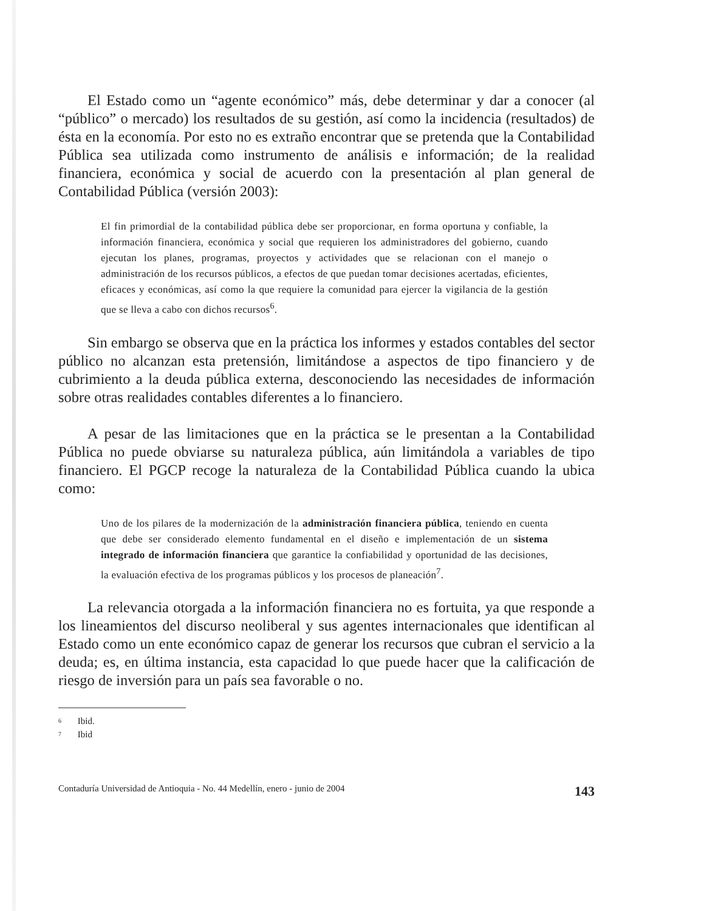El Estado como un “agente económico” más, debe determinar y dar a conocer (al “público” o mercado) los resultados de su gestión, así como la incidencia (resultados) de ésta en la economía. Por esto no es extraño encontrar que se pretenda que la Contabilidad Pública sea utilizada como instrumento de análisis e información; de la realidad financiera, económica y social de acuerdo con la presentación al plan general de Contabilidad Pública (versión 2003):
El fin primordial de la contabilidad pública debe ser proporcionar, en forma oportuna y confiable, la información financiera, económica y social que requieren los administradores del gobierno, cuando ejecutan los planes, programas, proyectos y actividades que se relacionan con el manejo o administración de los recursos públicos, a efectos de que puedan tomar decisiones acertadas, eficientes, eficaces y económicas, así como la que requiere la comunidad para ejercer la vigilancia de la gestión que se lleva a cabo con dichos recursos<sup>6</sup>.
Sin embargo se observa que en la práctica los informes y estados contables del sector público no alcanzan esta pretensión, limitándose a aspectos de tipo financiero y de cubrimiento a la deuda pública externa, desconociendo las necesidades de información sobre otras realidades contables diferentes a lo financiero.
A pesar de las limitaciones que en la práctica se le presentan a la Contabilidad Pública no puede obviarse su naturaleza pública, aún limitándola a variables de tipo financiero. El PGCP recoge la naturaleza de la Contabilidad Pública cuando la ubica como:
Uno de los pilares de la modernización de la administración financiera pública, teniendo en cuenta que debe ser considerado elemento fundamental en el diseño e implementación de un sistema integrado de información financiera que garantice la confiabilidad y oportunidad de las decisiones, la evaluación efectiva de los programas públicos y los procesos de planeación<sup>7</sup>.
La relevancia otorgada a la información financiera no es fortuita, ya que responde a los lineamientos del discurso neoliberal y sus agentes internacionales que identifican al Estado como un ente económico capaz de generar los recursos que cubran el servicio a la deuda; es, en última instancia, esta capacidad lo que puede hacer que la calificación de riesgo de inversión para un país sea favorable o no.
6 Ibid.
7 Ibid
Contaduría Universidad de Antioquia - No. 44 Medellín, enero - junio de 2004 143